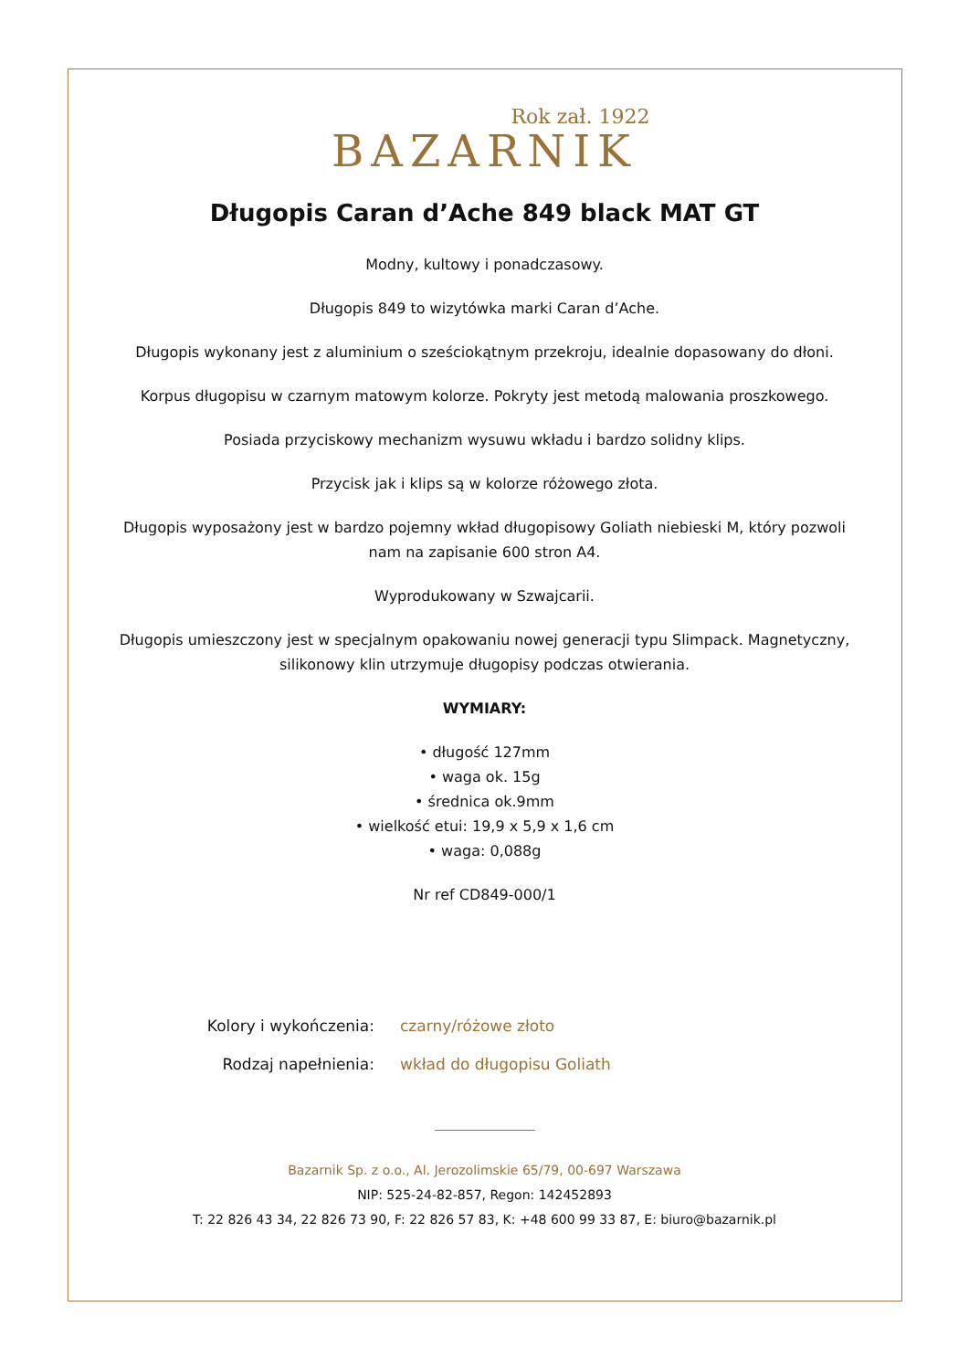Rok zał. 1922
BAZARNIK
Długopis Caran d’Ache 849 black MAT GT
Modny, kultowy i ponadczasowy.
Długopis 849 to wizytówka marki Caran d’Ache.
Długopis wykonany jest z aluminium o sześciokątnym przekroju, idealnie dopasowany do dłoni.
Korpus długopisu w czarnym matowym kolorze. Pokryty jest metodą malowania proszkowego.
Posiada przyciskowy mechanizm wysuwu wkładu i bardzo solidny klips.
Przycisk jak i klips są w kolorze różowego złota.
Długopis wyposażony jest w bardzo pojemny wkład długopisowy Goliath niebieski M, który pozwoli nam na zapisanie 600 stron A4.
Wyprodukowany w Szwajcarii.
Długopis umieszczony jest w specjalnym opakowaniu nowej generacji typu Slimpack. Magnetyczny, silikonowy klin utrzymuje długopisy podczas otwierania.
WYMIARY:
• długość 127mm
• waga ok. 15g
• średnica ok.9mm
• wielkość etui: 19,9 x 5,9 x 1,6 cm
• waga: 0,088g
Nr ref CD849-000/1
Kolory i wykończenia:
czarny/różowe złoto
Rodzaj napełnienia:
wkład do długopisu Goliath
Bazarnik Sp. z o.o., Al. Jerozolimskie 65/79, 00-697 Warszawa
NIP: 525-24-82-857, Regon: 142452893
T: 22 826 43 34, 22 826 73 90, F: 22 826 57 83, K: +48 600 99 33 87, E: biuro@bazarnik.pl